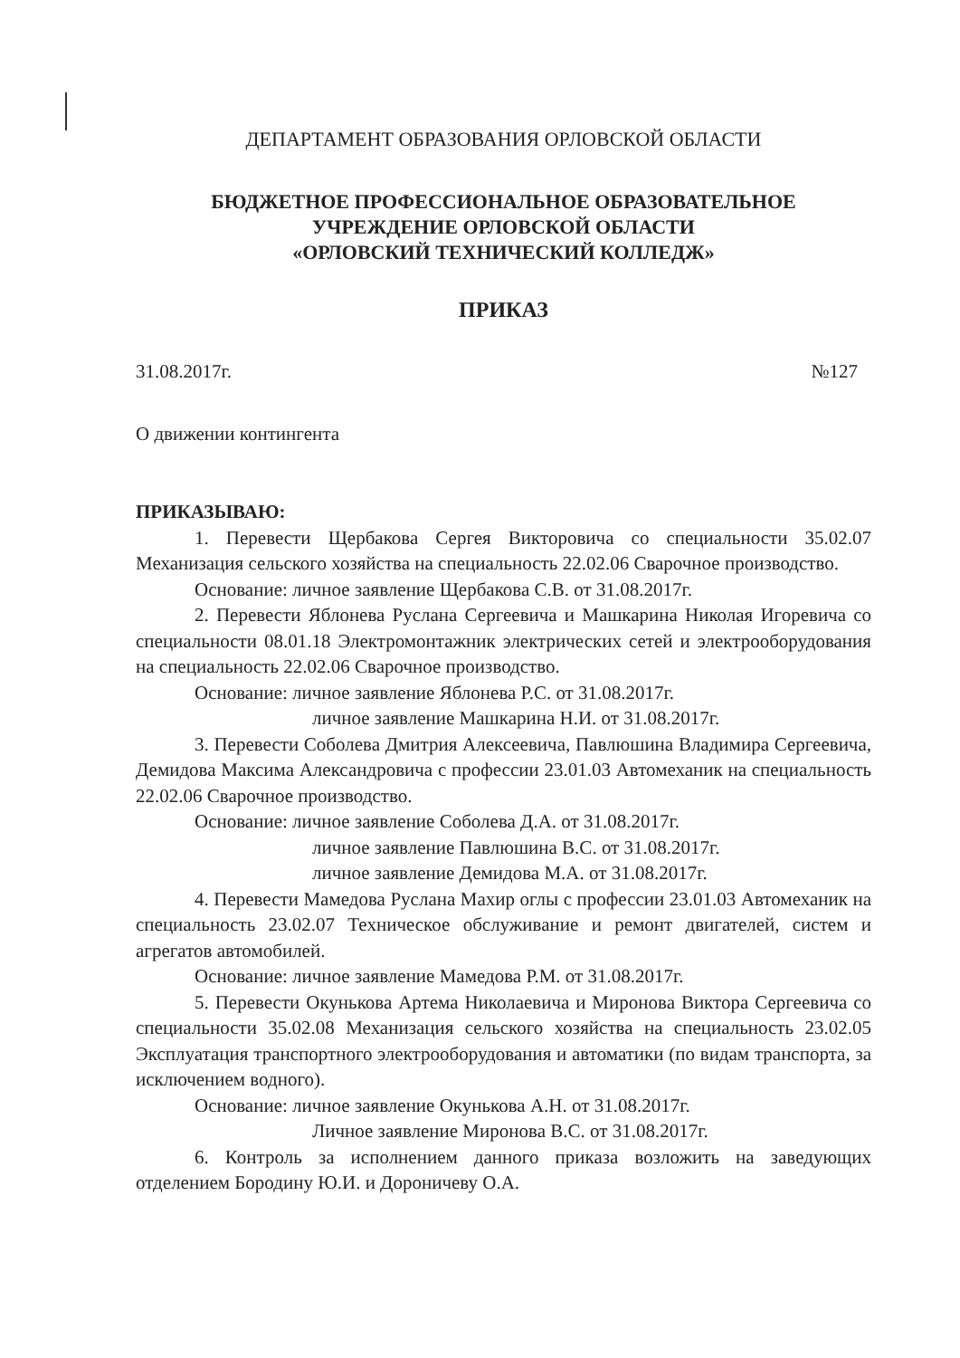ДЕПАРТАМЕНТ ОБРАЗОВАНИЯ ОРЛОВСКОЙ ОБЛАСТИ
БЮДЖЕТНОЕ ПРОФЕССИОНАЛЬНОЕ ОБРАЗОВАТЕЛЬНОЕ
УЧРЕЖДЕНИЕ ОРЛОВСКОЙ ОБЛАСТИ
«ОРЛОВСКИЙ ТЕХНИЧЕСКИЙ КОЛЛЕДЖ»
ПРИКАЗ
31.08.2017г. №127
О движении контингента
ПРИКАЗЫВАЮ:
1. Перевести Щербакова Сергея Викторовича со специальности 35.02.07 Механизация сельского хозяйства на специальность 22.02.06 Сварочное производство.
Основание: личное заявление Щербакова С.В. от 31.08.2017г.
2. Перевести Яблонева Руслана Сергеевича и Машкарина Николая Игоревича со специальности 08.01.18 Электромонтажник электрических сетей и электрооборудования на специальность 22.02.06 Сварочное производство.
Основание: личное заявление Яблонева Р.С. от 31.08.2017г.
личное заявление Машкарина Н.И. от 31.08.2017г.
3. Перевести Соболева Дмитрия Алексеевича, Павлюшина Владимира Сергеевича, Демидова Максима Александровича с профессии 23.01.03 Автомеханик на специальность 22.02.06 Сварочное производство.
Основание: личное заявление Соболева Д.А. от 31.08.2017г.
личное заявление Павлюшина В.С. от 31.08.2017г.
личное заявление Демидова М.А. от 31.08.2017г.
4. Перевести Мамедова Руслана Махир оглы с профессии 23.01.03 Автомеханик на специальность 23.02.07 Техническое обслуживание и ремонт двигателей, систем и агрегатов автомобилей.
Основание: личное заявление Мамедова Р.М. от 31.08.2017г.
5. Перевести Окунькова Артема Николаевича и Миронова Виктора Сергеевича со специальности 35.02.08 Механизация сельского хозяйства на специальность 23.02.05 Эксплуатация транспортного электрооборудования и автоматики (по видам транспорта, за исключением водного).
Основание: личное заявление Окунькова А.Н. от 31.08.2017г.
Личное заявление Миронова В.С. от 31.08.2017г.
6. Контроль за исполнением данного приказа возложить на заведующих отделением Бородину Ю.И. и Дороничеву О.А.